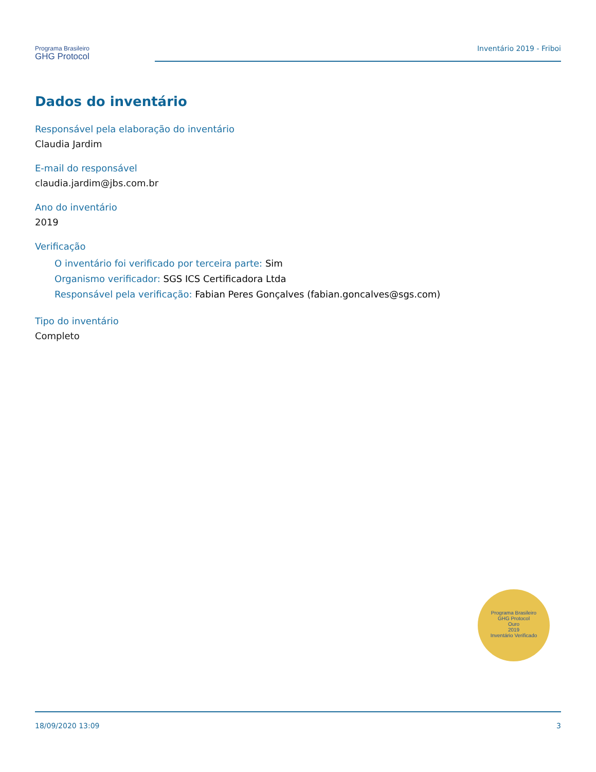Programa Brasileiro
GHG Protocol
Inventário 2019 - Friboi
Dados do inventário
Responsável pela elaboração do inventário
Claudia Jardim
E-mail do responsável
claudia.jardim@jbs.com.br
Ano do inventário
2019
Verificação
O inventário foi verificado por terceira parte: Sim
Organismo verificador: SGS ICS Certificadora Ltda
Responsável pela verificação: Fabian Peres Gonçalves (fabian.goncalves@sgs.com)
Tipo do inventário
Completo
Programa Brasileiro
GHG Protocol
Ouro
2019
Inventário Verificado
18/09/2020 13:09 3